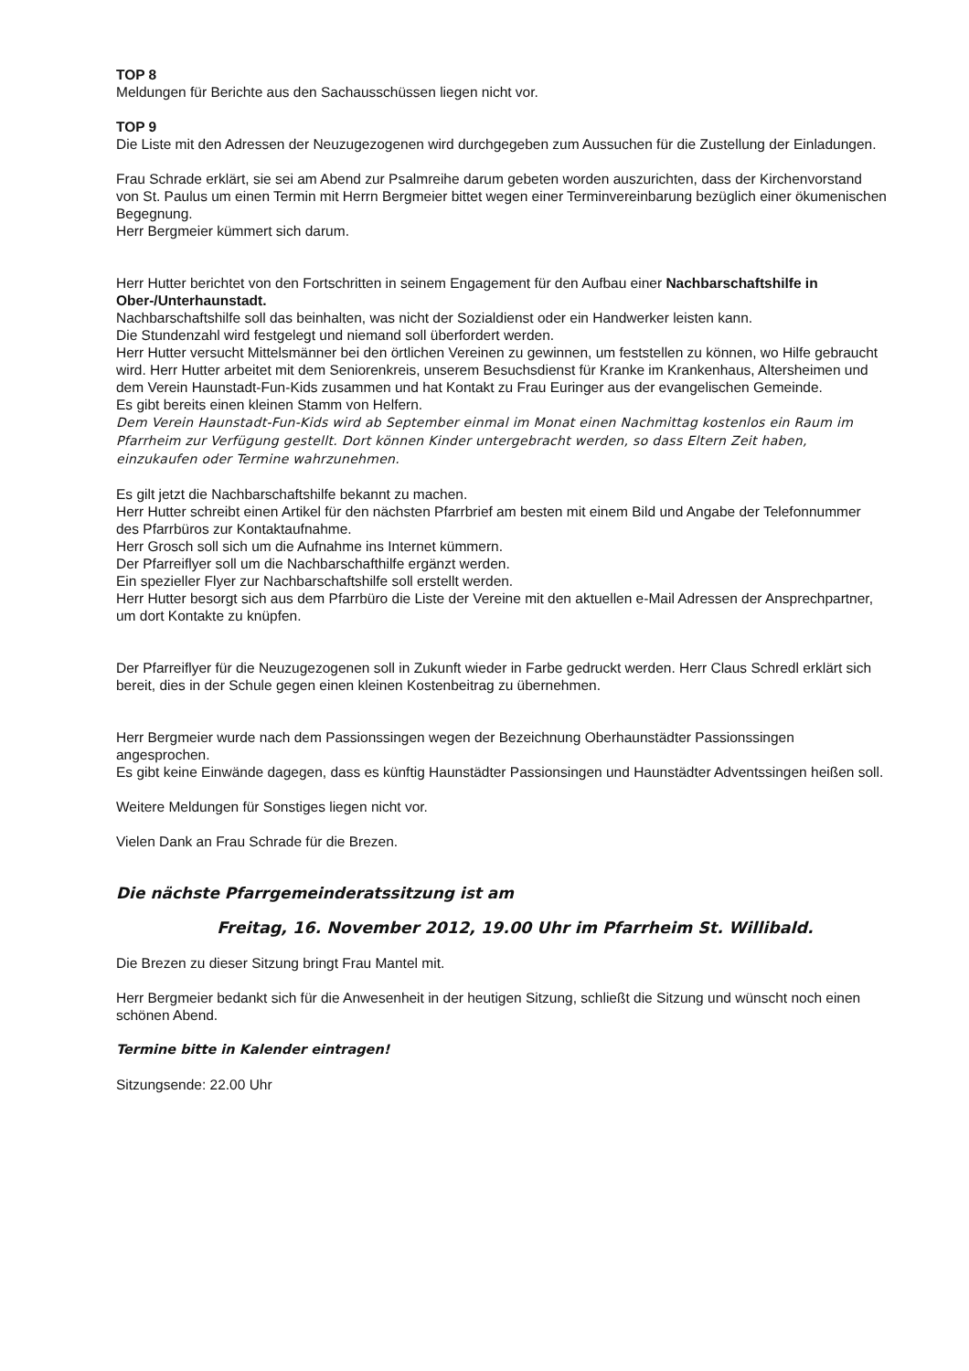TOP 8
Meldungen für Berichte aus den Sachausschüssen liegen nicht vor.
TOP 9
Die Liste mit den Adressen der Neuzugezogenen wird durchgegeben zum Aussuchen für die Zustellung der Einladungen.
Frau Schrade erklärt, sie sei am Abend zur Psalmreihe darum gebeten worden auszurichten, dass der Kirchenvorstand von St. Paulus um einen Termin mit Herrn Bergmeier bittet wegen einer Terminvereinbarung bezüglich einer ökumenischen Begegnung.
Herr Bergmeier kümmert sich darum.
Herr Hutter berichtet von den Fortschritten in seinem Engagement für den Aufbau einer Nachbarschaftshilfe in Ober-/Unterhaunstadt.
Nachbarschaftshilfe soll das beinhalten, was nicht der Sozialdienst oder ein Handwerker leisten kann.
Die Stundenzahl wird festgelegt und niemand soll überfordert werden.
Herr Hutter versucht Mittelsmänner bei den örtlichen Vereinen zu gewinnen, um feststellen zu können, wo Hilfe gebraucht wird. Herr Hutter arbeitet mit dem Seniorenkreis, unserem Besuchsdienst für Kranke im Krankenhaus, Altersheimen und dem Verein Haunstadt-Fun-Kids zusammen und hat Kontakt zu Frau Euringer aus der evangelischen Gemeinde.
Es gibt bereits einen kleinen Stamm von Helfern.
Dem Verein Haunstadt-Fun-Kids wird ab September einmal im Monat einen Nachmittag kostenlos ein Raum im Pfarrheim zur Verfügung gestellt. Dort können Kinder untergebracht werden, so dass Eltern Zeit haben, einzukaufen oder Termine wahrzunehmen.
Es gilt jetzt die Nachbarschaftshilfe bekannt zu machen.
Herr Hutter schreibt einen Artikel für den nächsten Pfarrbrief am besten mit einem Bild und Angabe der Telefonnummer des Pfarrbüros zur Kontaktaufnahme.
Herr Grosch soll sich um die Aufnahme ins Internet kümmern.
Der Pfarreiflyer soll um die Nachbarschafthilfe ergänzt werden.
Ein spezieller Flyer zur Nachbarschaftshilfe soll erstellt werden.
Herr Hutter besorgt sich aus dem Pfarrbüro die Liste der Vereine mit den aktuellen e-Mail Adressen der Ansprechpartner, um dort Kontakte zu knüpfen.
Der Pfarreiflyer für die Neuzugezogenen soll in Zukunft wieder in Farbe gedruckt werden. Herr Claus Schredl erklärt sich bereit, dies in der Schule gegen einen kleinen Kostenbeitrag zu übernehmen.
Herr Bergmeier wurde nach dem Passionssingen wegen der Bezeichnung Oberhaunstädter Passionssingen angesprochen.
Es gibt keine Einwände dagegen, dass es künftig Haunstädter Passionsingen und Haunstädter Adventssingen heißen soll.
Weitere Meldungen für Sonstiges liegen nicht vor.
Vielen Dank an Frau Schrade für die Brezen.
Die nächste Pfarrgemeinderatssitzung ist am
Freitag, 16. November 2012, 19.00 Uhr im Pfarrheim St. Willibald.
Die Brezen zu dieser Sitzung bringt Frau Mantel mit.
Herr Bergmeier bedankt sich für die Anwesenheit in der heutigen Sitzung, schließt die Sitzung und wünscht noch einen schönen Abend.
Termine bitte in Kalender eintragen!
Sitzungsende: 22.00 Uhr